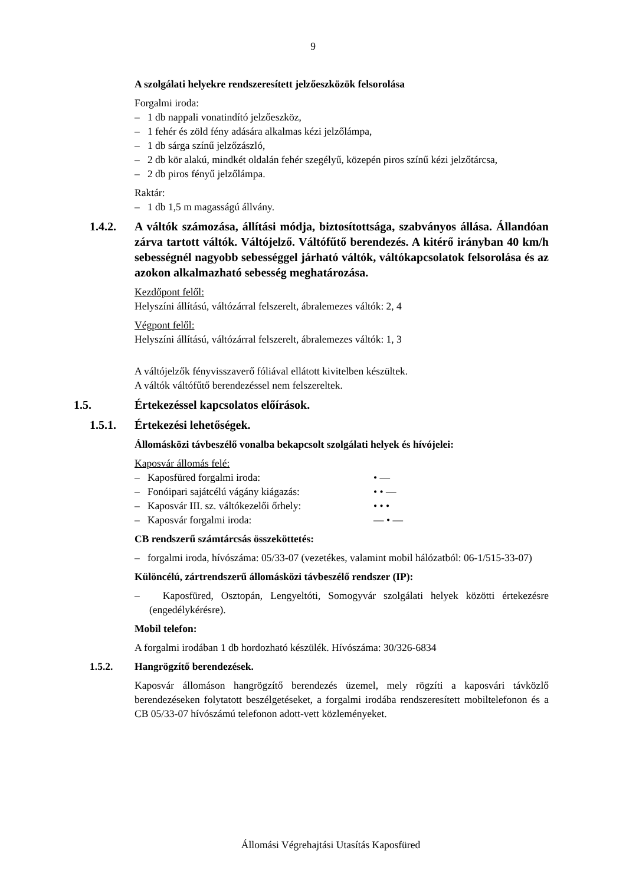9
A szolgálati helyekre rendszeresített jelzőeszközök felsorolása
Forgalmi iroda:
– 1 db nappali vonatindító jelzőeszköz,
– 1 fehér és zöld fény adására alkalmas kézi jelzőlámpa,
– 1 db sárga színű jelzőzászló,
– 2 db kör alakú, mindkét oldalán fehér szegélyű, közepén piros színű kézi jelzőtárcsa,
– 2 db piros fényű jelzőlámpa.
Raktár:
– 1 db 1,5 m magasságú állvány.
1.4.2. A váltók számozása, állítási módja, biztosítottsága, szabványos állása. Állandóan zárva tartott váltók. Váltójelző. Váltófűtő berendezés. A kitérő irányban 40 km/h sebességnél nagyobb sebességgel járható váltók, váltókapcsolatok felsorolása és az azokon alkalmazható sebesség meghatározása.
Kezdőpont felől:
Helyszíni állítású, váltózárral felszerelt, ábralemezes váltók: 2, 4
Végpont felől:
Helyszíni állítású, váltózárral felszerelt, ábralemezes váltók: 1, 3
A váltójelzők fényvisszaverő fóliával ellátott kivitelben készültek.
A váltók váltófűtő berendezéssel nem felszereltek.
1.5. Értekezéssel kapcsolatos előírások.
1.5.1. Értekezési lehetőségek.
Állomásközi távbeszélő vonalba bekapcsolt szolgálati helyek és hívójelei:
Kaposvár állomás felé:
– Kaposfüred forgalmi iroda: • —
– Fonóipari sajátcélú vágány kiágazás: • • —
– Kaposvár III. sz. váltókezelői őrhely: • • •
– Kaposvár forgalmi iroda: — • —
CB rendszerű számtárcsás összeköttetés:
– forgalmi iroda, hívószáma: 05/33-07 (vezetékes, valamint mobil hálózatból: 06-1/515-33-07)
Különcélú, zártrendszerű állomásközi távbeszélő rendszer (IP):
– Kaposfüred, Osztopán, Lengyeltóti, Somogyvár szolgálati helyek közötti értekezésre (engedélykérésre).
Mobil telefon:
A forgalmi irodában 1 db hordozható készülék. Hívószáma: 30/326-6834
1.5.2. Hangrögzítő berendezések.
Kaposvár állomáson hangrögzítő berendezés üzemel, mely rögzíti a kaposvári távközlő berendezéseken folytatott beszélgetéseket, a forgalmi irodába rendszeresített mobiltelefonon és a CB 05/33-07 hívószámú telefonon adott-vett közleményeket.
Állomási Végrehajtási Utasítás Kaposfüred